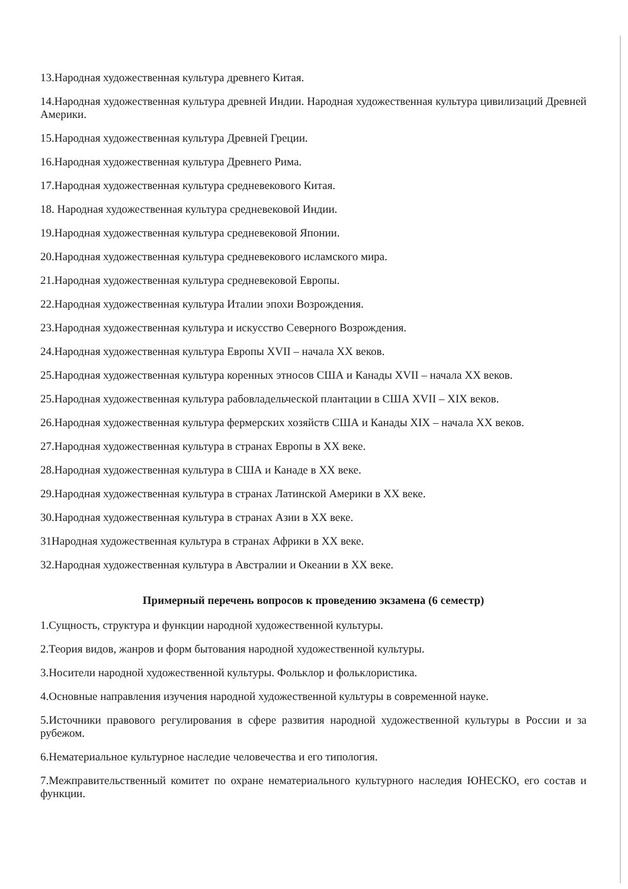13.Народная художественная культура древнего Китая.
14.Народная художественная культура древней Индии. Народная художественная культура цивилизаций Древней Америки.
15.Народная художественная культура Древней Греции.
16.Народная художественная культура Древнего Рима.
17.Народная художественная культура средневекового Китая.
18. Народная художественная культура средневековой Индии.
19.Народная художественная культура средневековой Японии.
20.Народная художественная культура средневекового исламского мира.
21.Народная художественная культура средневековой Европы.
22.Народная художественная культура Италии эпохи Возрождения.
23.Народная художественная культура и искусство Северного Возрождения.
24.Народная художественная культура Европы XVII – начала XX веков.
25.Народная художественная культура коренных этносов США и Канады XVII – начала XX веков.
25.Народная художественная культура рабовладельческой плантации в США XVII – XIX веков.
26.Народная художественная культура фермерских хозяйств США и Канады XIX – начала XX веков.
27.Народная художественная культура в странах Европы в XX веке.
28.Народная художественная культура в США и Канаде в XX веке.
29.Народная художественная культура в странах Латинской Америки в XX веке.
30.Народная художественная культура в странах Азии в XX веке.
31Народная художественная культура в странах Африки в XX веке.
32.Народная художественная культура в Австралии и Океании в XX веке.
Примерный перечень вопросов к проведению экзамена (6 семестр)
1.Сущность, структура и функции народной художественной культуры.
2.Теория видов, жанров и форм бытования народной художественной культуры.
3.Носители народной художественной культуры. Фольклор и фольклористика.
4.Основные направления изучения народной художественной культуры в современной науке.
5.Источники правового регулирования в сфере развития народной художественной культуры в России и за рубежом.
6.Нематериальное культурное наследие человечества и его типология.
7.Межправительственный комитет по охране нематериального культурного наследия ЮНЕСКО, его состав и функции.